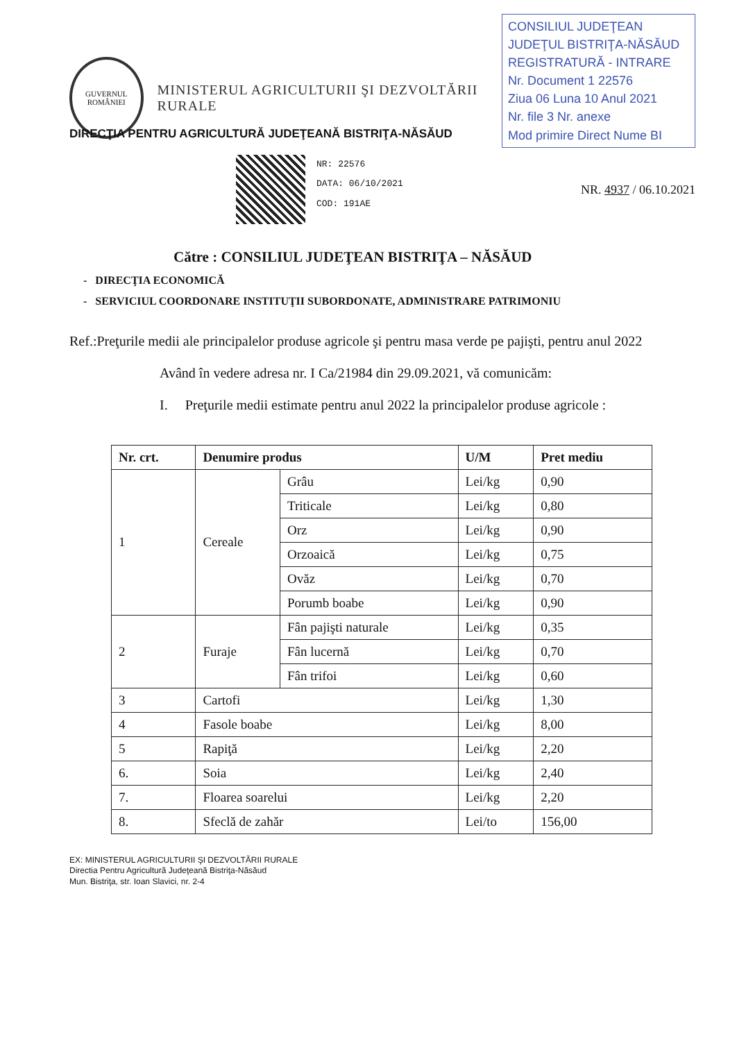GUVERNUL ROMÂNIEI
MINISTERUL AGRICULTURII ŞI DEZVOLTĂRII RURALE
CONSILIUL JUDEŢEAN
JUDEŢUL BISTRIŢA-NĂSĂUD
REGISTRATURĂ - INTRARE
Nr. Document 1 22576
Ziua 06 Luna 10 Anul 2021
Nr. file 3 Nr. anexe
Mod primire Direct Nume BI
DIRECŢIA PENTRU AGRICULTURĂ JUDEŢEANĂ BISTRIŢA-NĂSĂUD
NR: 22576
DATA: 06/10/2021
COD: 191AE
NR. 4937 / 06.10.2021
Către : CONSILIUL JUDEŢEAN BISTRIŢA – NĂSĂUD
- DIRECŢIA ECONOMICĂ
- SERVICIUL COORDONARE INSTITUŢII SUBORDONATE, ADMINISTRARE PATRIMONIU
Ref.:Preţurile medii ale principalelor produse agricole şi pentru masa verde pe pajişti, pentru anul 2022
Având în vedere adresa nr. I Ca/21984 din 29.09.2021, vă comunicăm:
I. Preţurile medii estimate pentru anul 2022 la principalelor produse agricole :
| Nr. crt. | Denumire produs | | U/M | Pret mediu |
| --- | --- | --- | --- | --- |
| 1 | Cereale | Grâu | Lei/kg | 0,90 |
| | | Triticale | Lei/kg | 0,80 |
| | | Orz | Lei/kg | 0,90 |
| | | Orzoaică | Lei/kg | 0,75 |
| | | Ovăz | Lei/kg | 0,70 |
| | | Porumb boabe | Lei/kg | 0,90 |
| 2 | Furaje | Fân pajişti naturale | Lei/kg | 0,35 |
| | | Fân lucernă | Lei/kg | 0,70 |
| | | Fân trifoi | Lei/kg | 0,60 |
| 3 | Cartofi | | Lei/kg | 1,30 |
| 4 | Fasole boabe | | Lei/kg | 8,00 |
| 5 | Rapiţă | | Lei/kg | 2,20 |
| 6. | Soia | | Lei/kg | 2,40 |
| 7. | Floarea soarelui | | Lei/kg | 2,20 |
| 8. | Sfeclă de zahăr | | Lei/to | 156,00 |
EX: MINISTERUL AGRICULTURII ŞI DEZVOLTĂRII RURALE
Directia Pentru Agricultură Judeţeană Bistriţa-Năsăud
Mun. Bistriţa, str. Ioan Slavici, nr. 2-4